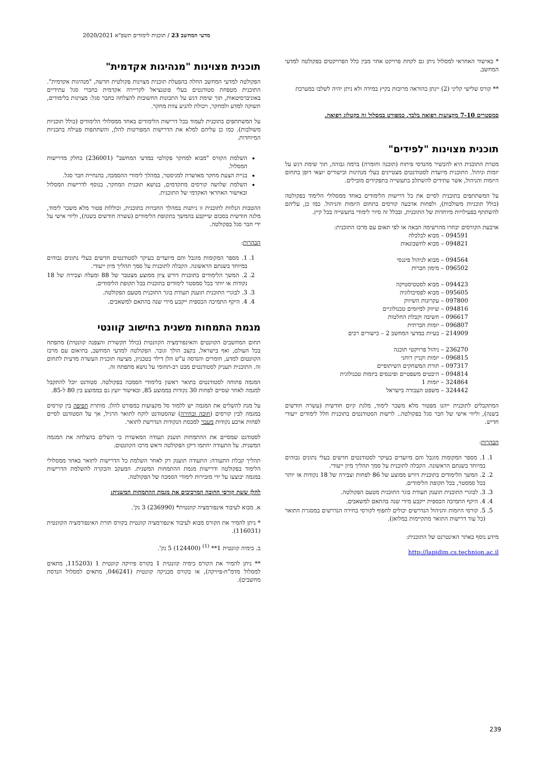מדעי המחשב 23 / תוכנית לימודים תשפ"א 2020/2021
* באישור האחראי למסלול ניתן גם לקחת פרויקט אחר מבין כלל הפרויקטים בפקולטה למדעי המחשב.
** קורס שלישי קליני (2) יינתן כהוראה מרוכזת בקיץ במידה ולא ניתן יהיה לשלבו במערכת
סמסטרים 7-10 מקצועות רפואה בלבד, כמפורט במסלול זה בקטלוג רפואה.
תוכנית מצוינות "לפידים"
מטרת התוכנית היא להכשיר מהנדסי פיתוח (תוכנה וחומרה) ברמה גבוהה, תוך שימת דגש על יזמות וניהול. התוכנית מיועדת לסטודנטים מצטיינים בעלי מנהיגות וכישורים יוצאי דופן בתחום היזמות והניהול, אשר עתידים להשתלב בתעשייה בתפקידים מובילים.
על המשתתפים בתוכנית לסיים את כל דרישות הלימודים באחד ממסלולי הלימוד בפקולטה (כולל תוכניות משולבות), ולפחות ארבעה קורסים בתחום היזמות והניהול. כמו כן, עליהם להשתתף בפעילויות מיוחדות של התוכנית, ובכלל זה סיור לימודי בתעשייה בכל קיץ.
ארבעת הקורסים יבחרו מהרשימה הבאה או לפי תאום עם מרכז התוכנית:
094591 – מבוא לכלכלה
094821 – מבוא לחשבונאות
094564 – מבוא לניהול פיננסי
096502 – מימון חברות
094423 – מבוא לסטטיסטיקה
095605 – מבוא לפסיכולוגיה
097800 – עקרונות השיווק
094816 – שיווק למיזמים טכנולוגיים
096617 – חשיבה וקבלת החלטות
096807 – יזמות חברתית
214909 – בעיות במדעי המחשב 2 – כישורים רכים
236270 – ניהול פרויקטי תוכנה
096815 – יזמות וקניין רוחני
097317 – תורת המשחקים השיתופיים
094814 – היבטים משפטיים ופיננסים ביזמות טכנולוגית
324864 – יזמות 1
324442 – משפט העבודה בישראל
המתקבלים לתוכנית ייהנו מפטור מלא משכר לימוד, מלגת קיום חודשית (עשרה חודשים בשנה), וליווי אישי של חבר סגל בפקולטה.. לרשות הסטודנטים בתוכנית חלל לימודים ייעודי חדיש.
הבהרות:
1. 1. מספר המקומות מוגבל והם מיועדים בעיקר לסטודנטים חדשים בעלי נתונים גבוהים במיוחד בשנתם הראשונה. הקבלה לתוכנית על סמך תהליך מיון ייעודי.
2. 2. המשך הלימודים בתוכנית דורש ממוצע של 86 לפחות וצבירה של 18 נקודות או יותר בכל סמסטר, בכל תקופת הלימודים.
3. 3. לבוגרי התוכנית תוענק תעודת בוגר התוכנית מטעם הפקולטה.
4. 4. היקף התמיכה הכספית ייקבע מידי שנה בהתאם למשאבים.
5. 5. קורסי היזמות והניהול הנדרשים יכולים לחפוף לקורסי בחירה הנדרשים במסגרת התואר (כל עוד דרישות התואר מתקיימות במלואן).
מידע נוסף באתר האינטרנט של התוכנית:
http://lapidim.cs.technion.ac.il
תוכנית מצוינות "מנהיגות אקדמית"
הפקולטה למדעי המחשב החלה בהפעלת תוכנית מצוינות פקולטית חדשה, "מנהיגות אקדמית". התוכנית מטפחת סטודנטים בעלי פוטנציאל לקריירה אקדמית כחברי סגל עתידיים באוניברסיטאות, תוך שימת דגש על התכונות החשובות להצלחה כחבר סגל: מצוינות בלימודים, תשוקה למדע ולמחקר, ויכולת להניע צוות מחקר.
על המשתתפים בתוכנית לעמוד בכל דרישות הלימודים באחד ממסלולי הלימודים (כולל תוכניות משולבות). כמו כן עליהם למלא את הדרישות המפורטות להלן, והשתתפות פעילה בתכניות המיוחדות.
השלמת הקורס "מבוא למחקר פקולטי במדעי המחשב" (236001) כחלק מדרישות המסלול.
בניית הצעת מחקר מאושרת למגיסטר, במהלך לימודי ההסמכה, בהנחיית חבר סגל.
השלמת שלושה קורסים מתקדמים, בנושא תוכנית המחקר, בנוסף לדרישות המסלול ובאישור האחראי האקדמי של התוכנית.
ההטבות הנלוות לתוכנית זו ניתנות במהלך החברות בתוכנית, וכוללות פטור מלא משכר לימוד, מלגה חודשית בסכום שייקבע בהמשך בתקופת הלימודים (עשרה חודשים בשנה), וליווי אישי על ידי חבר סגל בפקולטה.
הבהרות:
1. 1. מספר המקומות מוגבל והם מיועדים בעיקר לסטודנטים חדשים בעלי נתונים גבוהים במיוחד בשנתם הראשונה. הקבלה לתוכנית על סמך תהליך מיון ייעודי.
2. 2. המשך הלימודים בתוכנית דורש ציון ממוצע מצטבר של 88 ומעלה וצבירה של 18 נקודות או יותר בכל סמסטר לימודים בתוכנית בכל תקופת הלימודים.
3. 3. לבוגרי התוכנית תוענק תעודת בוגר התוכנית מטעם הפקולטה.
4. 4. היקף התמיכה הכספית ייקבע מידי שנה בהתאם למשאבים.
מגמת התמחות משנית בחישוב קוונטי
תחום המחשבים הקוונטים והאינפורמציה הקוונטית (כולל תקשורת והצפנה קוונטית) מתפתח בכל העולם, ואף בישראל, בקצב הולך וגובר. הפקולטה למדעי המחשב, בתיאום עם מרכז הקוונטום למדע, חומרים והנדסה ע"ש הלן דילר בטכניון, מציעה תוכנית העשרה מדעית לתחום זה. התוכנית תעניק לסטודנטים מבט רב-תחומי על נושא מתפתח זה.
המגמה פתוחה לסטודנטים בתואר ראשון בלימודי הסמכה בפקולטה. סטודנט יוכל להתקבל למגמה לאחר שסיים לפחות 30 נקודות בממוצע 85, ובאישור יועץ גם בממוצע בין 80 ל-85.
על מנת להשלים את המגמה יש ללמוד סל מקצועות כמפורט להלן. מותרת חפיפה בין קורסים במגמה לבין קורסים (חובה ובחירה) שהסטודנט לוקח לתואר הרגיל, אך על הסטודנט לסיים לפחות ארבע נקודות מעבר למכסת הנקודות הנדרשת לתואר.
לסטודנט שמסיים את ההתמחות תוענק תעודה המאשרת כי השלים בהצלחה את המגמה המשנית. על התעודה יחתמו דיקן הפקולטה וראש מרכז הקוונטום.
תהליך קבלת התעודה: התעודה תוענק רק לאחר השלמת כל הדרישות לתואר באחד ממסלולי הלימוד בפקולטה ודרישות מגמת ההתמחות המשנית. המעקב והבקרה להשלמת הדרישות במגמה יבוצעו על ידי מזכירות לימודי הסמכה של הפקולטה.
להלן ששת קורסי החובה המרכיבים את מגמת ההתמחות המשנית:
א. מבוא לעיבוד אינפורמציה קוונטית* (236990) 3 נק'.
* ניתן להמיר את הקורס מבוא לעיבוד אינפורמציה קוונטית בקורס תורת האינפורמציה הקוונטית (116031).
ב. כימיה קוונטית 1** <sup>(1)</sup> (124400) 5 נק'.
** ניתן להמיר את הקורס כימיה קוונטית 1 בקורס פיזיקה קוונטית 1 (115203, מתאים למסלול מדמ"ח-פיזיקה), או בקורס מכניקה קוונטית (046241, מתאים למסלול הנדסת מחשבים).
239